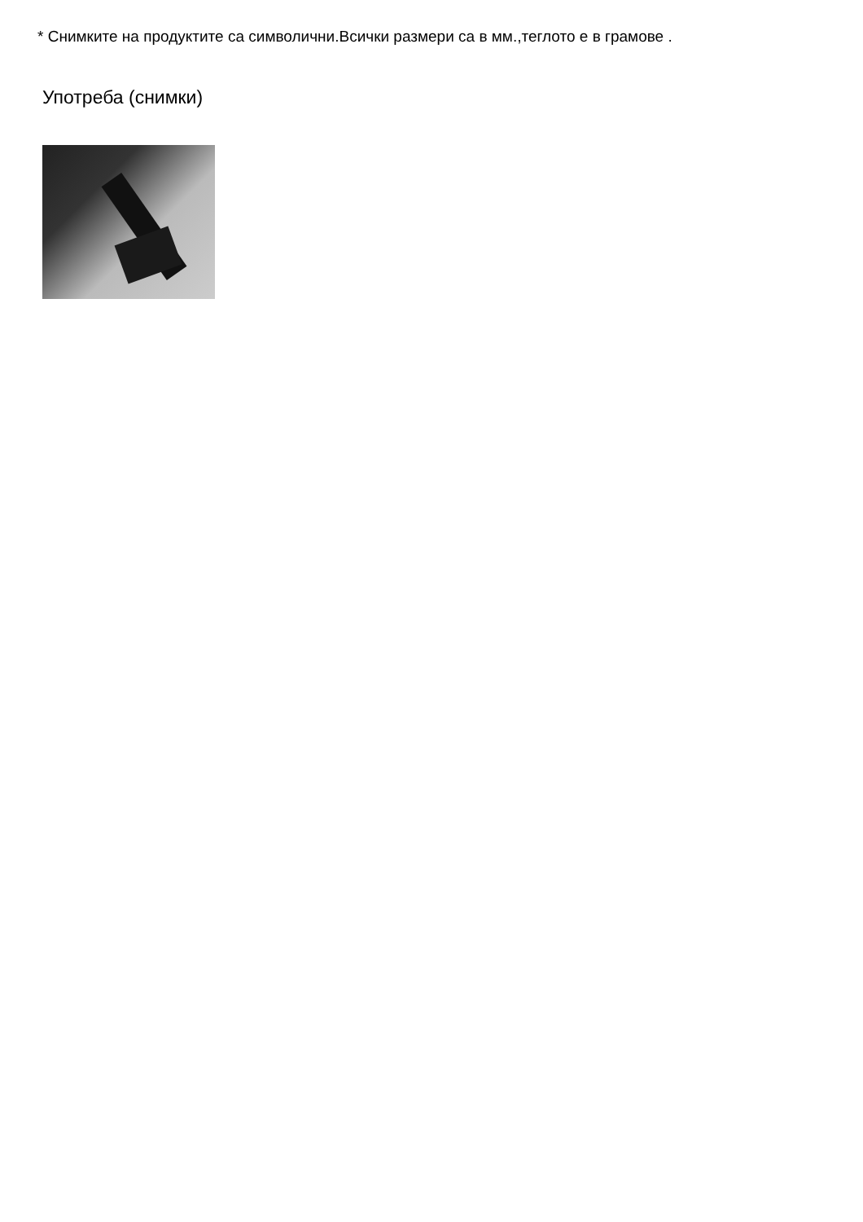* Снимките на продуктите са символични.Всички размери са в мм.,теглото е в грамове .
Употреба (снимки)